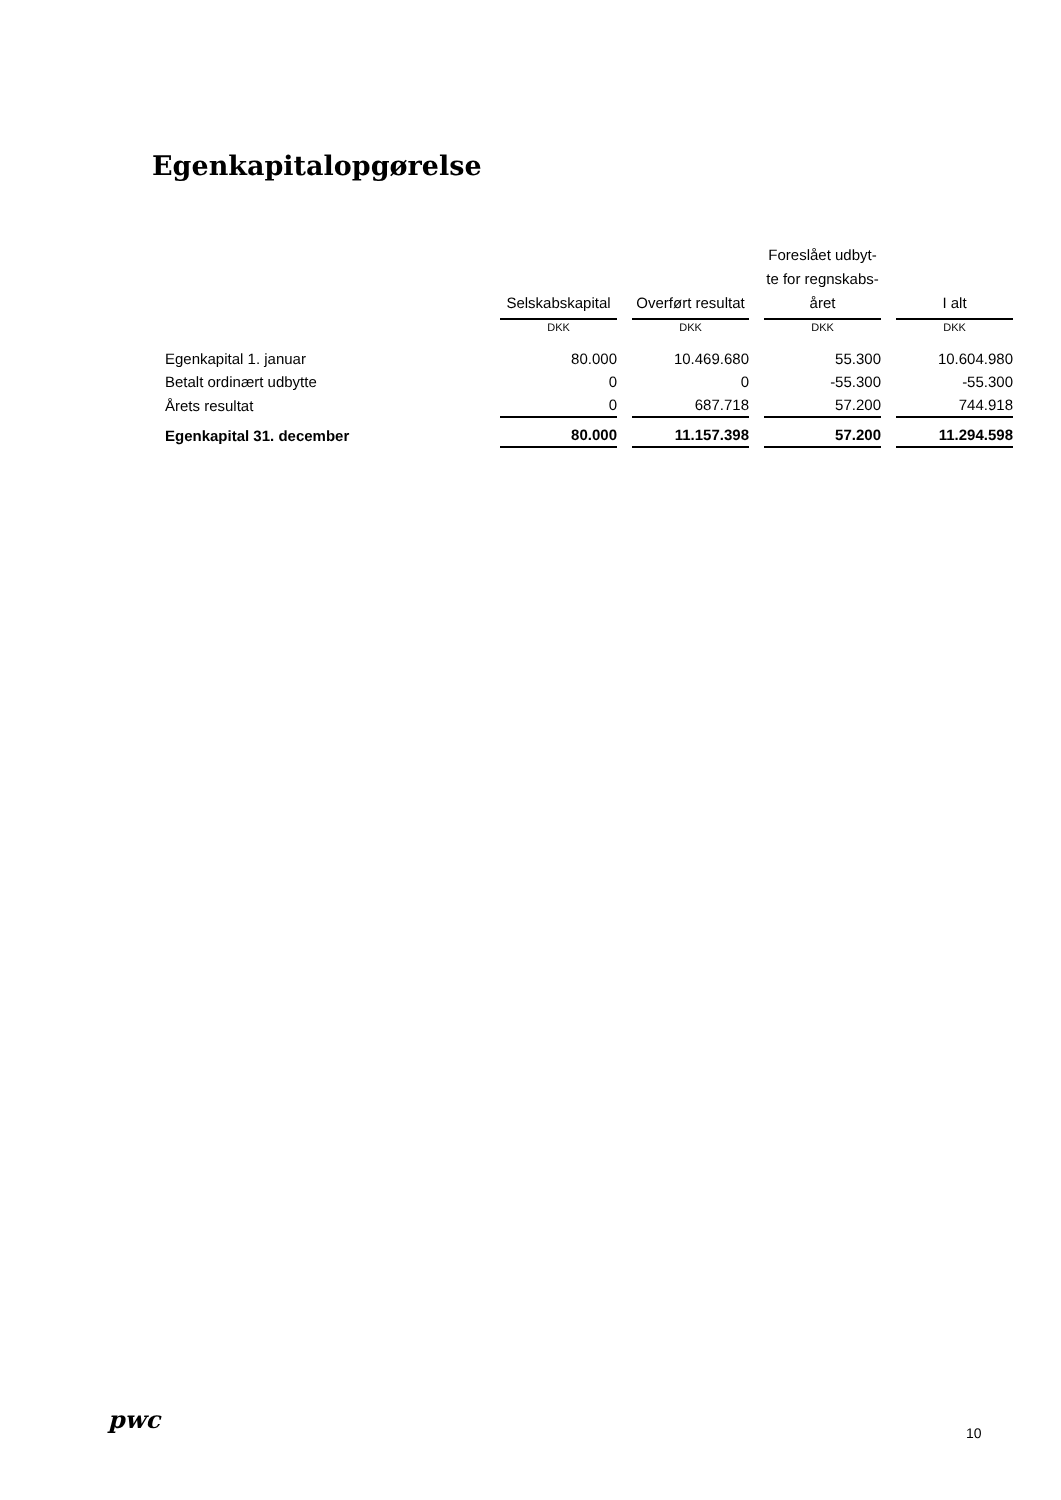Egenkapitalopgørelse
| | Selskabskapital | Overført resultat | Foreslået udbyt- te for regnskabs- året | I alt |
| --- | --- | --- | --- | --- |
| | DKK | DKK | DKK | DKK |
| Egenkapital 1. januar | 80.000 | 10.469.680 | 55.300 | 10.604.980 |
| Betalt ordinært udbytte | 0 | 0 | -55.300 | -55.300 |
| Årets resultat | 0 | 687.718 | 57.200 | 744.918 |
| Egenkapital 31. december | 80.000 | 11.157.398 | 57.200 | 11.294.598 |
pwc 10